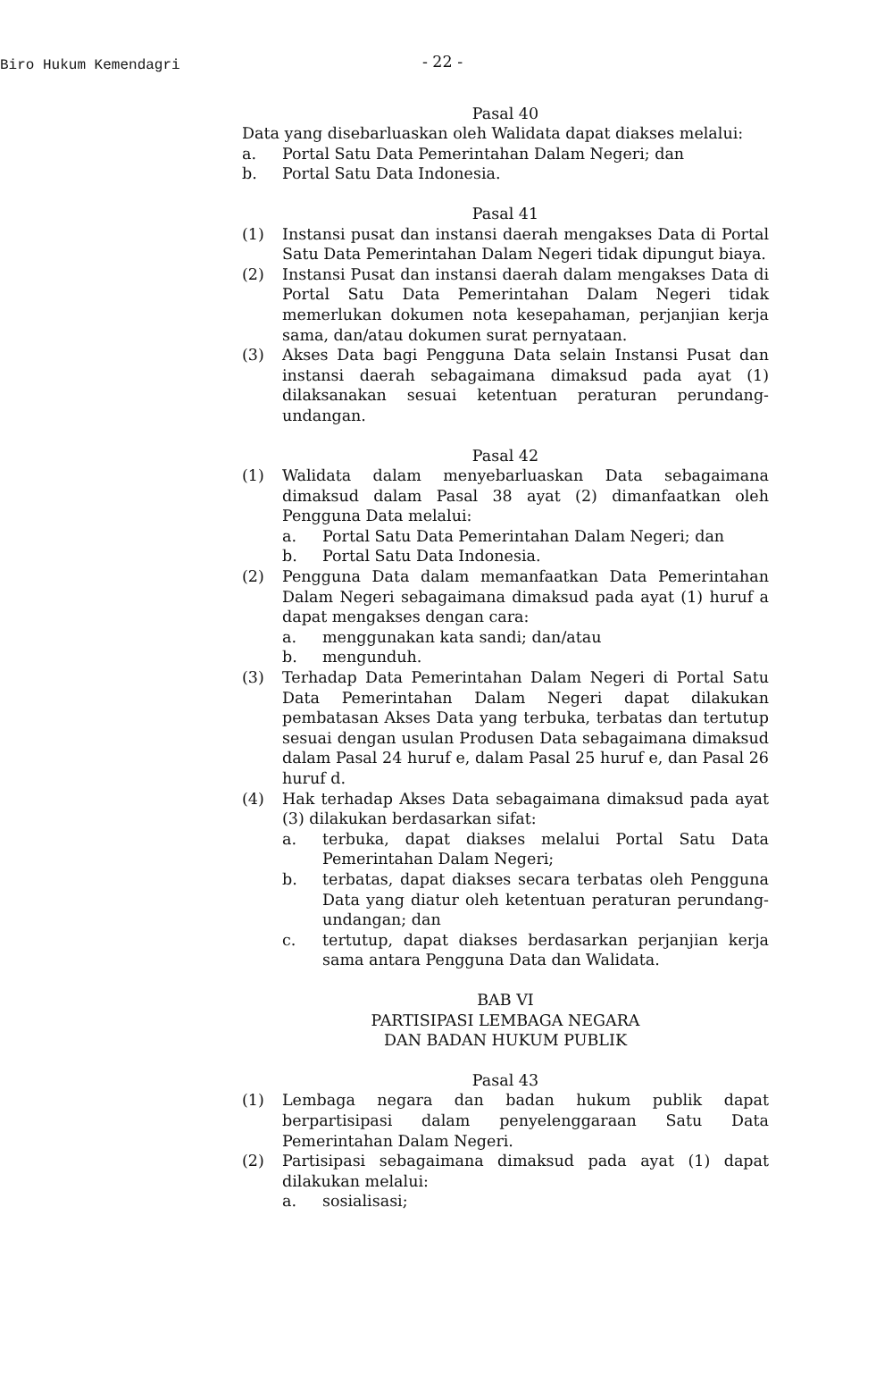Biro Hukum Kemendagri
- 22 -
Pasal 40
Data yang disebarluaskan oleh Walidata dapat diakses melalui:
a. Portal Satu Data Pemerintahan Dalam Negeri; dan
b. Portal Satu Data Indonesia.
Pasal 41
(1) Instansi pusat dan instansi daerah mengakses Data di Portal Satu Data Pemerintahan Dalam Negeri tidak dipungut biaya.
(2) Instansi Pusat dan instansi daerah dalam mengakses Data di Portal Satu Data Pemerintahan Dalam Negeri tidak memerlukan dokumen nota kesepahaman, perjanjian kerja sama, dan/atau dokumen surat pernyataan.
(3) Akses Data bagi Pengguna Data selain Instansi Pusat dan instansi daerah sebagaimana dimaksud pada ayat (1) dilaksanakan sesuai ketentuan peraturan perundang-undangan.
Pasal 42
(1) Walidata dalam menyebarluaskan Data sebagaimana dimaksud dalam Pasal 38 ayat (2) dimanfaatkan oleh Pengguna Data melalui:
a. Portal Satu Data Pemerintahan Dalam Negeri; dan
b. Portal Satu Data Indonesia.
(2) Pengguna Data dalam memanfaatkan Data Pemerintahan Dalam Negeri sebagaimana dimaksud pada ayat (1) huruf a dapat mengakses dengan cara:
a. menggunakan kata sandi; dan/atau
b. mengunduh.
(3) Terhadap Data Pemerintahan Dalam Negeri di Portal Satu Data Pemerintahan Dalam Negeri dapat dilakukan pembatasan Akses Data yang terbuka, terbatas dan tertutup sesuai dengan usulan Produsen Data sebagaimana dimaksud dalam Pasal 24 huruf e, dalam Pasal 25 huruf e, dan Pasal 26 huruf d.
(4) Hak terhadap Akses Data sebagaimana dimaksud pada ayat (3) dilakukan berdasarkan sifat:
a. terbuka, dapat diakses melalui Portal Satu Data Pemerintahan Dalam Negeri;
b. terbatas, dapat diakses secara terbatas oleh Pengguna Data yang diatur oleh ketentuan peraturan perundang-undangan; dan
c. tertutup, dapat diakses berdasarkan perjanjian kerja sama antara Pengguna Data dan Walidata.
BAB VI
PARTISIPASI LEMBAGA NEGARA
DAN BADAN HUKUM PUBLIK
Pasal 43
(1) Lembaga negara dan badan hukum publik dapat berpartisipasi dalam penyelenggaraan Satu Data Pemerintahan Dalam Negeri.
(2) Partisipasi sebagaimana dimaksud pada ayat (1) dapat dilakukan melalui:
a. sosialisasi;